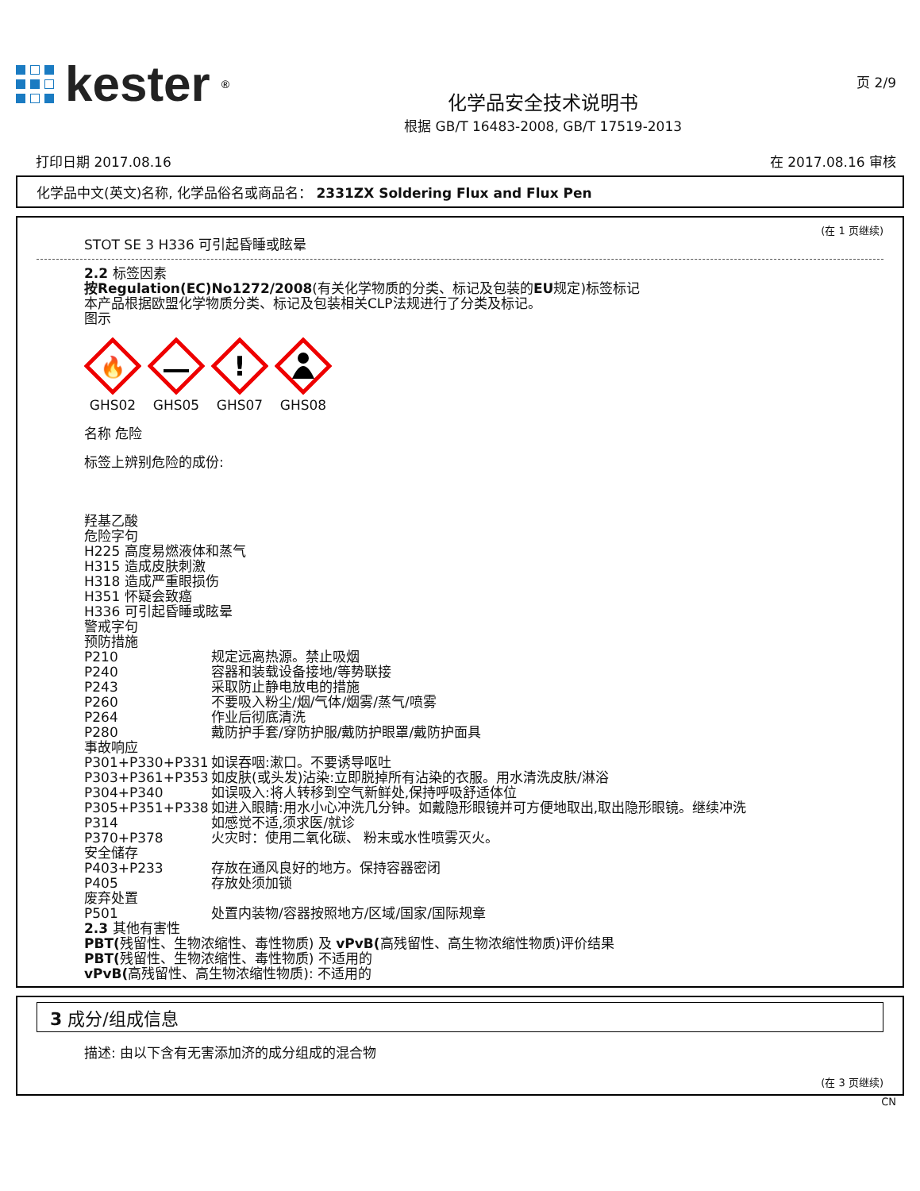kester<sup>®</sup>
化学品安全技术说明书
根据 GB/T 16483-2008, GB/T 17519-2013
页 2/9
打印日期 2017.08.16 在 2017.08.16 审核
化学品中文(英文)名称, 化学品俗名或商品名： 2331ZX Soldering Flux and Flux Pen
(在 1 页继续)
STOT SE 3 H336 可引起昏睡或眩晕
2.2 标签因素
按Regulation(EC)No1272/2008(有关化学物质的分类、标记及包装的EU规定)标签标记
本产品根据欧盟化学物质分类、标记及包装相关CLP法规进行了分类及标记。
图示
🔥
GHS02
GHS05
!
GHS07
GHS08
名称 危险
标签上辨别危险的成份:
羟基乙酸
危险字句
H225 高度易燃液体和蒸气
H315 造成皮肤刺激
H318 造成严重眼损伤
H351 怀疑会致癌
H336 可引起昏睡或眩晕
警戒字句
预防措施
P210 规定远离热源。禁止吸烟
P240 容器和装载设备接地/等势联接
P243 采取防止静电放电的措施
P260 不要吸入粉尘/烟/气体/烟雾/蒸气/喷雾
P264 作业后彻底清洗
P280 戴防护手套/穿防护服/戴防护眼罩/戴防护面具
事故响应
P301+P330+P331 如误吞咽:漱口。不要诱导呕吐
P303+P361+P353 如皮肤(或头发)沾染:立即脱掉所有沾染的衣服。用水清洗皮肤/淋浴
P304+P340 如误吸入:将人转移到空气新鲜处,保持呼吸舒适体位
P305+P351+P338 如进入眼睛:用水小心冲洗几分钟。如戴隐形眼镜并可方便地取出,取出隐形眼镜。继续冲洗
P314 如感觉不适,须求医/就诊
P370+P378 火灾时：使用二氧化碳、 粉末或水性喷雾灭火。
安全储存
P403+P233 存放在通风良好的地方。保持容器密闭
P405 存放处须加锁
废弃处置
P501 处置内装物/容器按照地方/区域/国家/国际规章
2.3 其他有害性
PBT(残留性、生物浓缩性、毒性物质) 及 vPvB(高残留性、高生物浓缩性物质)评价结果
PBT(残留性、生物浓缩性、毒性物质) 不适用的
vPvB(高残留性、高生物浓缩性物质): 不适用的
3 成分/组成信息
描述: 由以下含有无害添加济的成分组成的混合物
(在 3 页继续)
CN